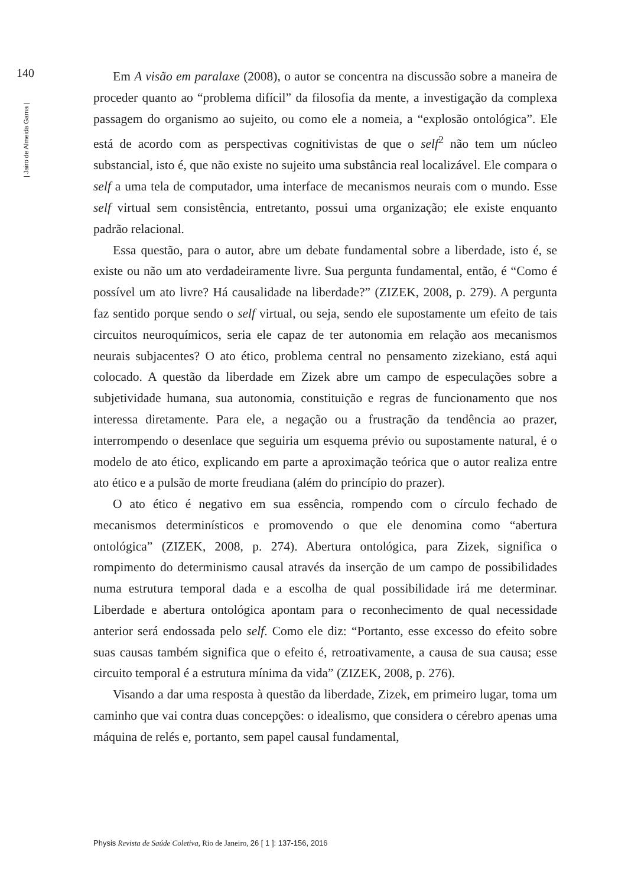140
| Jairo de Almeida Gama |
Em A visão em paralaxe (2008), o autor se concentra na discussão sobre a maneira de proceder quanto ao “problema difícil” da filosofia da mente, a investigação da complexa passagem do organismo ao sujeito, ou como ele a nomeia, a “explosão ontológica”. Ele está de acordo com as perspectivas cognitivistas de que o self<sup>2</sup> não tem um núcleo substancial, isto é, que não existe no sujeito uma substância real localizável. Ele compara o self a uma tela de computador, uma interface de mecanismos neurais com o mundo. Esse self virtual sem consistência, entretanto, possui uma organização; ele existe enquanto padrão relacional.
Essa questão, para o autor, abre um debate fundamental sobre a liberdade, isto é, se existe ou não um ato verdadeiramente livre. Sua pergunta fundamental, então, é “Como é possível um ato livre? Há causalidade na liberdade?” (ZIZEK, 2008, p. 279). A pergunta faz sentido porque sendo o self virtual, ou seja, sendo ele supostamente um efeito de tais circuitos neuroquímicos, seria ele capaz de ter autonomia em relação aos mecanismos neurais subjacentes? O ato ético, problema central no pensamento zizekiano, está aqui colocado. A questão da liberdade em Zizek abre um campo de especulações sobre a subjetividade humana, sua autonomia, constituição e regras de funcionamento que nos interessa diretamente. Para ele, a negação ou a frustração da tendência ao prazer, interrompendo o desenlace que seguiria um esquema prévio ou supostamente natural, é o modelo de ato ético, explicando em parte a aproximação teórica que o autor realiza entre ato ético e a pulsão de morte freudiana (além do princípio do prazer).
O ato ético é negativo em sua essência, rompendo com o círculo fechado de mecanismos determinísticos e promovendo o que ele denomina como “abertura ontológica” (ZIZEK, 2008, p. 274). Abertura ontológica, para Zizek, significa o rompimento do determinismo causal através da inserção de um campo de possibilidades numa estrutura temporal dada e a escolha de qual possibilidade irá me determinar. Liberdade e abertura ontológica apontam para o reconhecimento de qual necessidade anterior será endossada pelo self. Como ele diz: “Portanto, esse excesso do efeito sobre suas causas também significa que o efeito é, retroativamente, a causa de sua causa; esse circuito temporal é a estrutura mínima da vida” (ZIZEK, 2008, p. 276).
Visando a dar uma resposta à questão da liberdade, Zizek, em primeiro lugar, toma um caminho que vai contra duas concepções: o idealismo, que considera o cérebro apenas uma máquina de relés e, portanto, sem papel causal fundamental,
Physis Revista de Saúde Coletiva, Rio de Janeiro, 26 [ 1 ]: 137-156, 2016